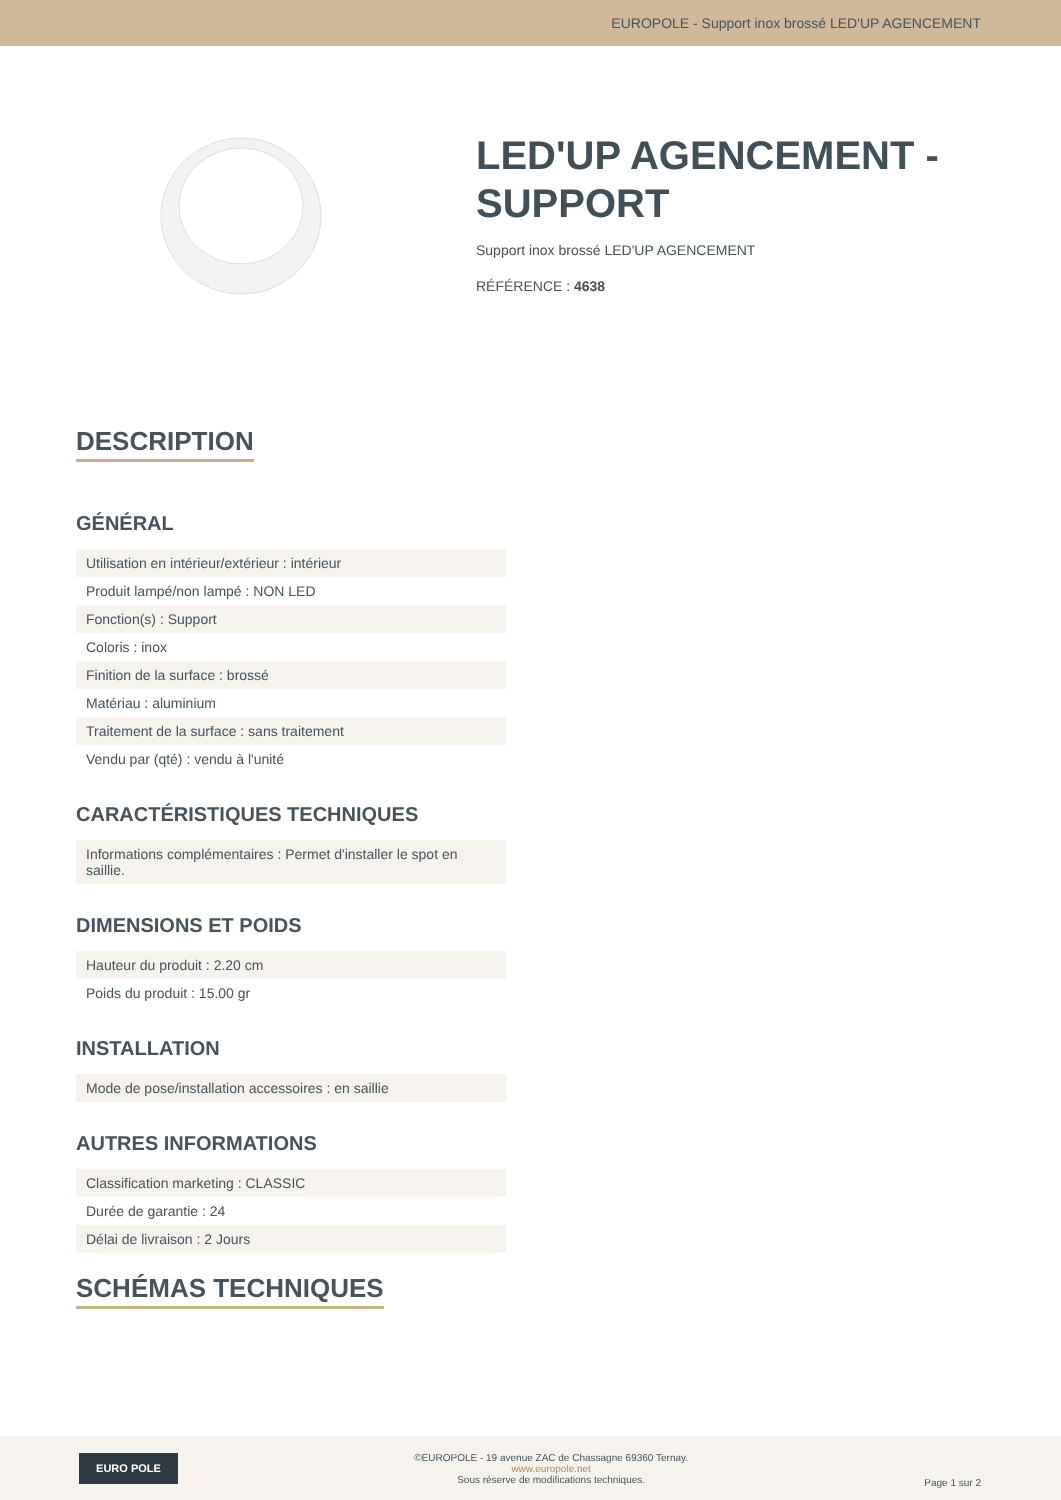EUROPOLE - Support inox brossé LED'UP AGENCEMENT
LED'UP AGENCEMENT -
SUPPORT
Support inox brossé LED'UP AGENCEMENT
RÉFÉRENCE : 4638
DESCRIPTION
GÉNÉRAL
| Utilisation en intérieur/extérieur : intérieur |
| Produit lampé/non lampé : NON LED |
| Fonction(s) : Support |
| Coloris : inox |
| Finition de la surface : brossé |
| Matériau : aluminium |
| Traitement de la surface : sans traitement |
| Vendu par (qté) : vendu à l'unité |
CARACTÉRISTIQUES TECHNIQUES
| Informations complémentaires : Permet d'installer le spot en saillie. |
DIMENSIONS ET POIDS
| Hauteur du produit : 2.20 cm |
| Poids du produit : 15.00 gr |
INSTALLATION
| Mode de pose/installation accessoires : en saillie |
AUTRES INFORMATIONS
| Classification marketing : CLASSIC |
| Durée de garantie : 24 |
| Délai de livraison : 2 Jours |
SCHÉMAS TECHNIQUES
EURO POLE
©EUROPOLE - 19 avenue ZAC de Chassagne 69360 Ternay.
www.europole.net
Sous réserve de modifications techniques.
Page 1 sur 2